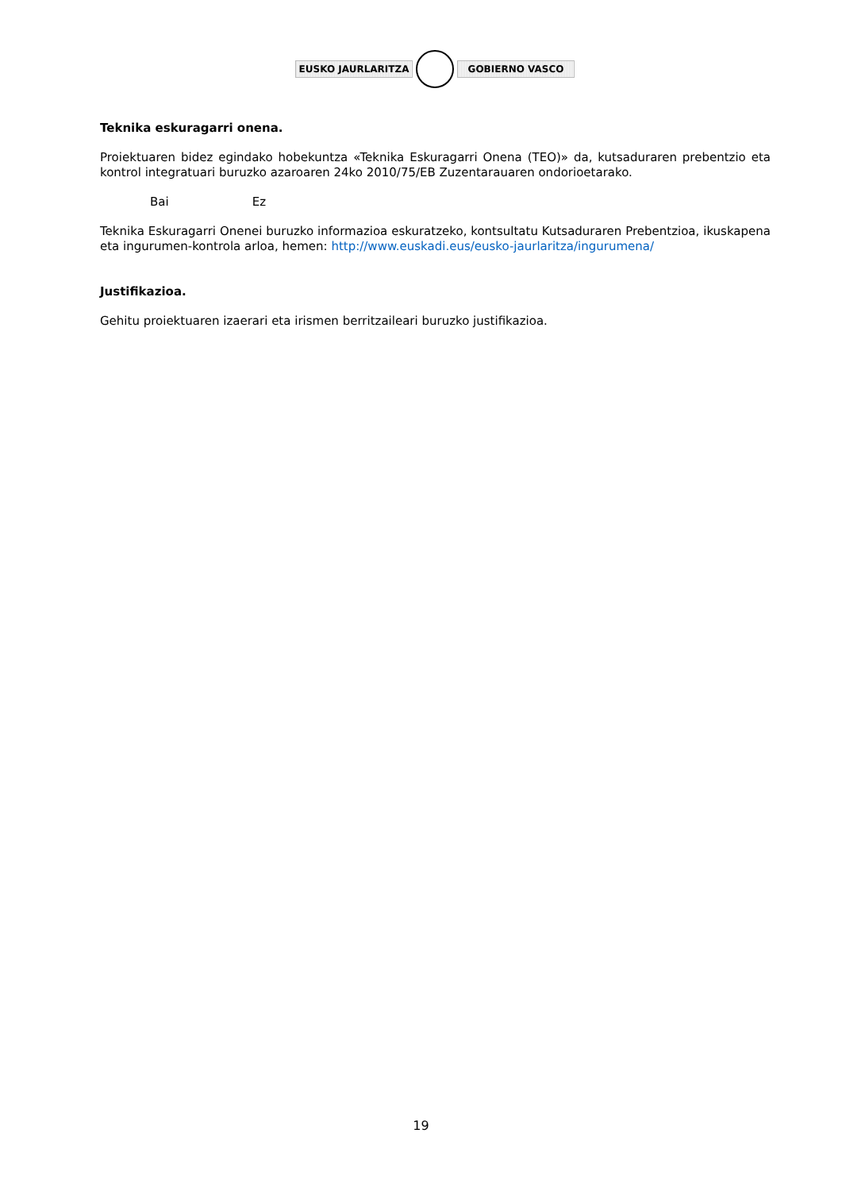EUSKO JAURLARITZA GOBIERNO VASCO
Teknika eskuragarri onena.
Proiektuaren bidez egindako hobekuntza «Teknika Eskuragarri Onena (TEO)» da, kutsaduraren prebentzio eta kontrol integratuari buruzko azaroaren 24ko 2010/75/EB Zuzentarauaren ondorioetarako.
Bai Ez
Teknika Eskuragarri Onenei buruzko informazioa eskuratzeko, kontsultatu Kutsaduraren Prebentzioa, ikuskapena eta ingurumen-kontrola arloa, hemen: http://www.euskadi.eus/eusko-jaurlaritza/ingurumena/
Justifikazioa.
Gehitu proiektuaren izaerari eta irismen berritzaileari buruzko justifikazioa.
19